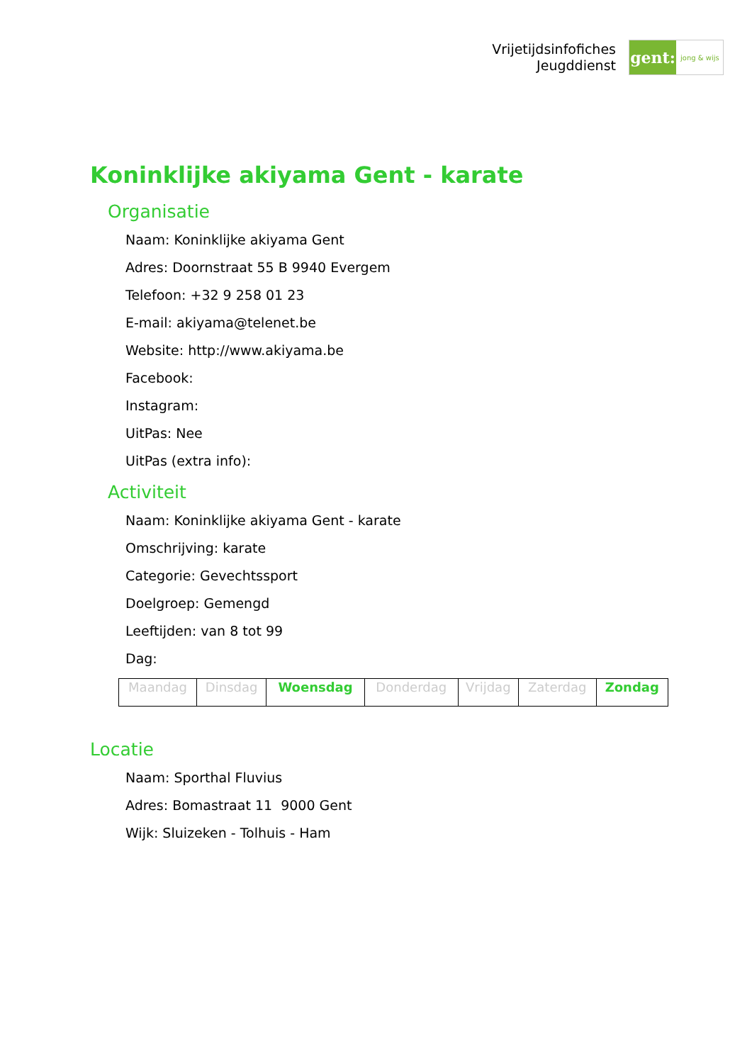Vrijetijdsinfofiches
Jeugddienst
gent:
jong & wijs
Koninklijke akiyama Gent - karate
Organisatie
Naam: Koninklijke akiyama Gent
Adres: Doornstraat 55 B 9940 Evergem
Telefoon: +32 9 258 01 23
E-mail: akiyama@telenet.be
Website: http://www.akiyama.be
Facebook:
Instagram:
UitPas: Nee
UitPas (extra info):
Activiteit
Naam: Koninklijke akiyama Gent - karate
Omschrijving: karate
Categorie: Gevechtssport
Doelgroep: Gemengd
Leeftijden: van 8 tot 99
Dag:
| Maandag | Dinsdag | Woensdag | Donderdag | Vrijdag | Zaterdag | Zondag |
Locatie
Naam: Sporthal Fluvius
Adres: Bomastraat 11 9000 Gent
Wijk: Sluizeken - Tolhuis - Ham